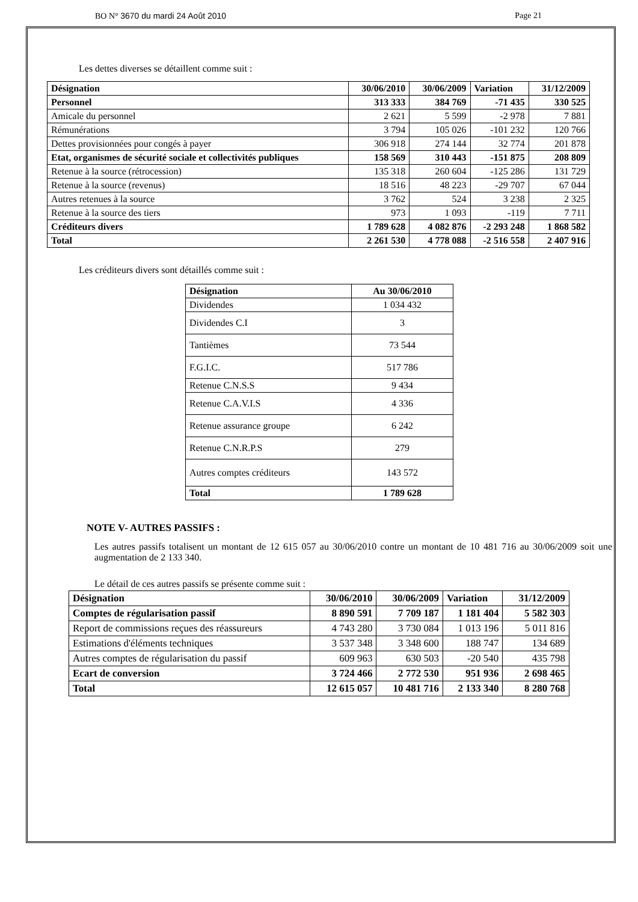BO N° 3670 du mardi 24 Août 2010 Page 21
Les dettes diverses se détaillent comme suit :
| Désignation | 30/06/2010 | 30/06/2009 | Variation | 31/12/2009 |
| --- | --- | --- | --- | --- |
| Personnel | 313 333 | 384 769 | -71 435 | 330 525 |
| Amicale du personnel | 2 621 | 5 599 | -2 978 | 7 881 |
| Rémunérations | 3 794 | 105 026 | -101 232 | 120 766 |
| Dettes provisionnées pour congés à payer | 306 918 | 274 144 | 32 774 | 201 878 |
| Etat, organismes de sécurité sociale et collectivités publiques | 158 569 | 310 443 | -151 875 | 208 809 |
| Retenue à la source (rétrocession) | 135 318 | 260 604 | -125 286 | 131 729 |
| Retenue à la source (revenus) | 18 516 | 48 223 | -29 707 | 67 044 |
| Autres retenues à la source | 3 762 | 524 | 3 238 | 2 325 |
| Retenue à la source des tiers | 973 | 1 093 | -119 | 7 711 |
| Créditeurs divers | 1 789 628 | 4 082 876 | -2 293 248 | 1 868 582 |
| Total | 2 261 530 | 4 778 088 | -2 516 558 | 2 407 916 |
Les créditeurs divers sont détaillés comme suit :
| Désignation | Au 30/06/2010 |
| --- | --- |
| Dividendes | 1 034 432 |
| Dividendes C.I | 3 |
| Tantièmes | 73 544 |
| F.G.I.C. | 517 786 |
| Retenue C.N.S.S | 9 434 |
| Retenue C.A.V.I.S | 4 336 |
| Retenue assurance groupe | 6 242 |
| Retenue C.N.R.P.S | 279 |
| Autres comptes créditeurs | 143 572 |
| Total | 1 789 628 |
NOTE V- AUTRES PASSIFS :
Les autres passifs totalisent un montant de 12 615 057 au 30/06/2010 contre un montant de 10 481 716 au 30/06/2009 soit une augmentation de 2 133 340.
Le détail de ces autres passifs se présente comme suit :
| Désignation | 30/06/2010 | 30/06/2009 | Variation | 31/12/2009 |
| --- | --- | --- | --- | --- |
| Comptes de régularisation passif | 8 890 591 | 7 709 187 | 1 181 404 | 5 582 303 |
| Report de commissions reçues des réassureurs | 4 743 280 | 3 730 084 | 1 013 196 | 5 011 816 |
| Estimations d'éléments techniques | 3 537 348 | 3 348 600 | 188 747 | 134 689 |
| Autres comptes de régularisation du passif | 609 963 | 630 503 | -20 540 | 435 798 |
| Ecart de conversion | 3 724 466 | 2 772 530 | 951 936 | 2 698 465 |
| Total | 12 615 057 | 10 481 716 | 2 133 340 | 8 280 768 |